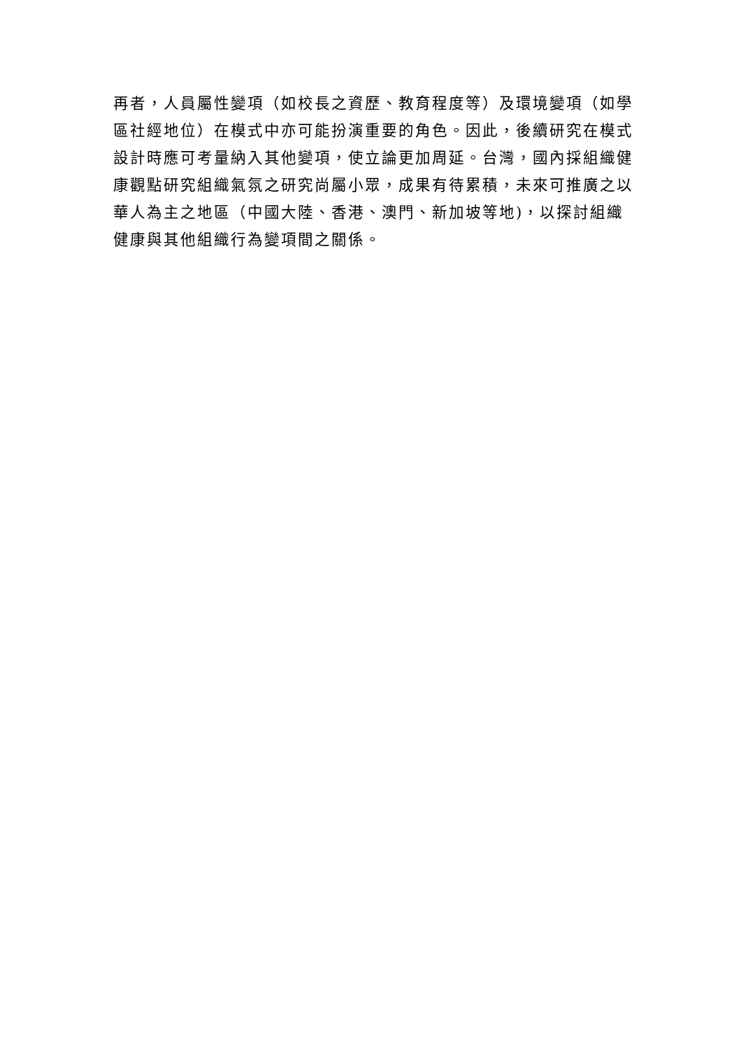再者，人員屬性變項（如校長之資歷、教育程度等）及環境變項（如學
區社經地位）在模式中亦可能扮演重要的角色。因此，後續研究在模式
設計時應可考量納入其他變項，使立論更加周延。台灣，國內採組織健
康觀點研究組織氣氛之研究尚屬小眾，成果有待累積，未來可推廣之以
華人為主之地區（中國大陸、香港、澳門、新加坡等地)，以探討組織
健康與其他組織行為變項間之關係。